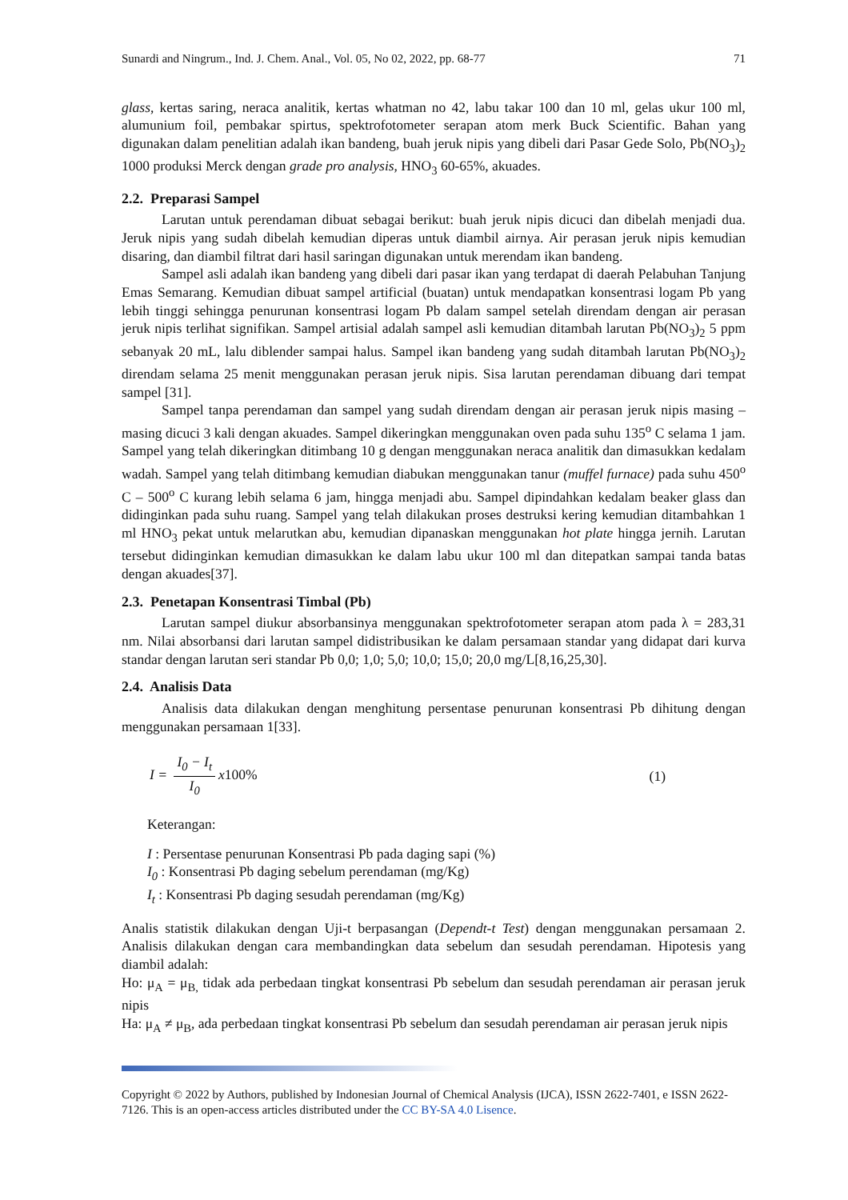Sunardi and Ningrum., Ind. J. Chem. Anal., Vol. 05, No 02, 2022, pp. 68-77 71
glass, kertas saring, neraca analitik, kertas whatman no 42, labu takar 100 dan 10 ml, gelas ukur 100 ml, alumunium foil, pembakar spirtus, spektrofotometer serapan atom merk Buck Scientific. Bahan yang digunakan dalam penelitian adalah ikan bandeng, buah jeruk nipis yang dibeli dari Pasar Gede Solo, Pb(NO<sub>3</sub>)<sub>2</sub> 1000 produksi Merck dengan grade pro analysis, HNO<sub>3</sub> 60-65%, akuades.
2.2. Preparasi Sampel
Larutan untuk perendaman dibuat sebagai berikut: buah jeruk nipis dicuci dan dibelah menjadi dua. Jeruk nipis yang sudah dibelah kemudian diperas untuk diambil airnya. Air perasan jeruk nipis kemudian disaring, dan diambil filtrat dari hasil saringan digunakan untuk merendam ikan bandeng.
Sampel asli adalah ikan bandeng yang dibeli dari pasar ikan yang terdapat di daerah Pelabuhan Tanjung Emas Semarang. Kemudian dibuat sampel artificial (buatan) untuk mendapatkan konsentrasi logam Pb yang lebih tinggi sehingga penurunan konsentrasi logam Pb dalam sampel setelah direndam dengan air perasan jeruk nipis terlihat signifikan. Sampel artisial adalah sampel asli kemudian ditambah larutan Pb(NO<sub>3</sub>)<sub>2</sub> 5 ppm sebanyak 20 mL, lalu diblender sampai halus. Sampel ikan bandeng yang sudah ditambah larutan Pb(NO<sub>3</sub>)<sub>2</sub> direndam selama 25 menit menggunakan perasan jeruk nipis. Sisa larutan perendaman dibuang dari tempat sampel [31].
Sampel tanpa perendaman dan sampel yang sudah direndam dengan air perasan jeruk nipis masing – masing dicuci 3 kali dengan akuades. Sampel dikeringkan menggunakan oven pada suhu 135<sup>o</sup> C selama 1 jam. Sampel yang telah dikeringkan ditimbang 10 g dengan menggunakan neraca analitik dan dimasukkan kedalam wadah. Sampel yang telah ditimbang kemudian diabukan menggunakan tanur (muffel furnace) pada suhu 450<sup>o</sup> C – 500<sup>o</sup> C kurang lebih selama 6 jam, hingga menjadi abu. Sampel dipindahkan kedalam beaker glass dan didinginkan pada suhu ruang. Sampel yang telah dilakukan proses destruksi kering kemudian ditambahkan 1 ml HNO<sub>3</sub> pekat untuk melarutkan abu, kemudian dipanaskan menggunakan hot plate hingga jernih. Larutan tersebut didinginkan kemudian dimasukkan ke dalam labu ukur 100 ml dan ditepatkan sampai tanda batas dengan akuades[37].
2.3. Penetapan Konsentrasi Timbal (Pb)
Larutan sampel diukur absorbansinya menggunakan spektrofotometer serapan atom pada λ = 283,31 nm. Nilai absorbansi dari larutan sampel didistribusikan ke dalam persamaan standar yang didapat dari kurva standar dengan larutan seri standar Pb 0,0; 1,0; 5,0; 10,0; 15,0; 20,0 mg/L[8,16,25,30].
2.4. Analisis Data
Analisis data dilakukan dengan menghitung persentase penurunan konsentrasi Pb dihitung dengan menggunakan persamaan 1[33].
I = I<sub>0</sub> − I<sub>t</sub> I<sub>0</sub> x100% (1)
Keterangan:
I : Persentase penurunan Konsentrasi Pb pada daging sapi (%)
I<sub>0</sub> : Konsentrasi Pb daging sebelum perendaman (mg/Kg)
I<sub>t</sub> : Konsentrasi Pb daging sesudah perendaman (mg/Kg)
Analis statistik dilakukan dengan Uji-t berpasangan (Dependt-t Test) dengan menggunakan persamaan 2. Analisis dilakukan dengan cara membandingkan data sebelum dan sesudah perendaman. Hipotesis yang diambil adalah:
Ho: μ<sub>A</sub> = μ<sub>B,</sub> tidak ada perbedaan tingkat konsentrasi Pb sebelum dan sesudah perendaman air perasan jeruk nipis
Ha: μ<sub>A</sub> ≠ μ<sub>B</sub>, ada perbedaan tingkat konsentrasi Pb sebelum dan sesudah perendaman air perasan jeruk nipis
Copyright © 2022 by Authors, published by Indonesian Journal of Chemical Analysis (IJCA), ISSN 2622-7401, e ISSN 2622-7126. This is an open-access articles distributed under the CC BY-SA 4.0 Lisence.